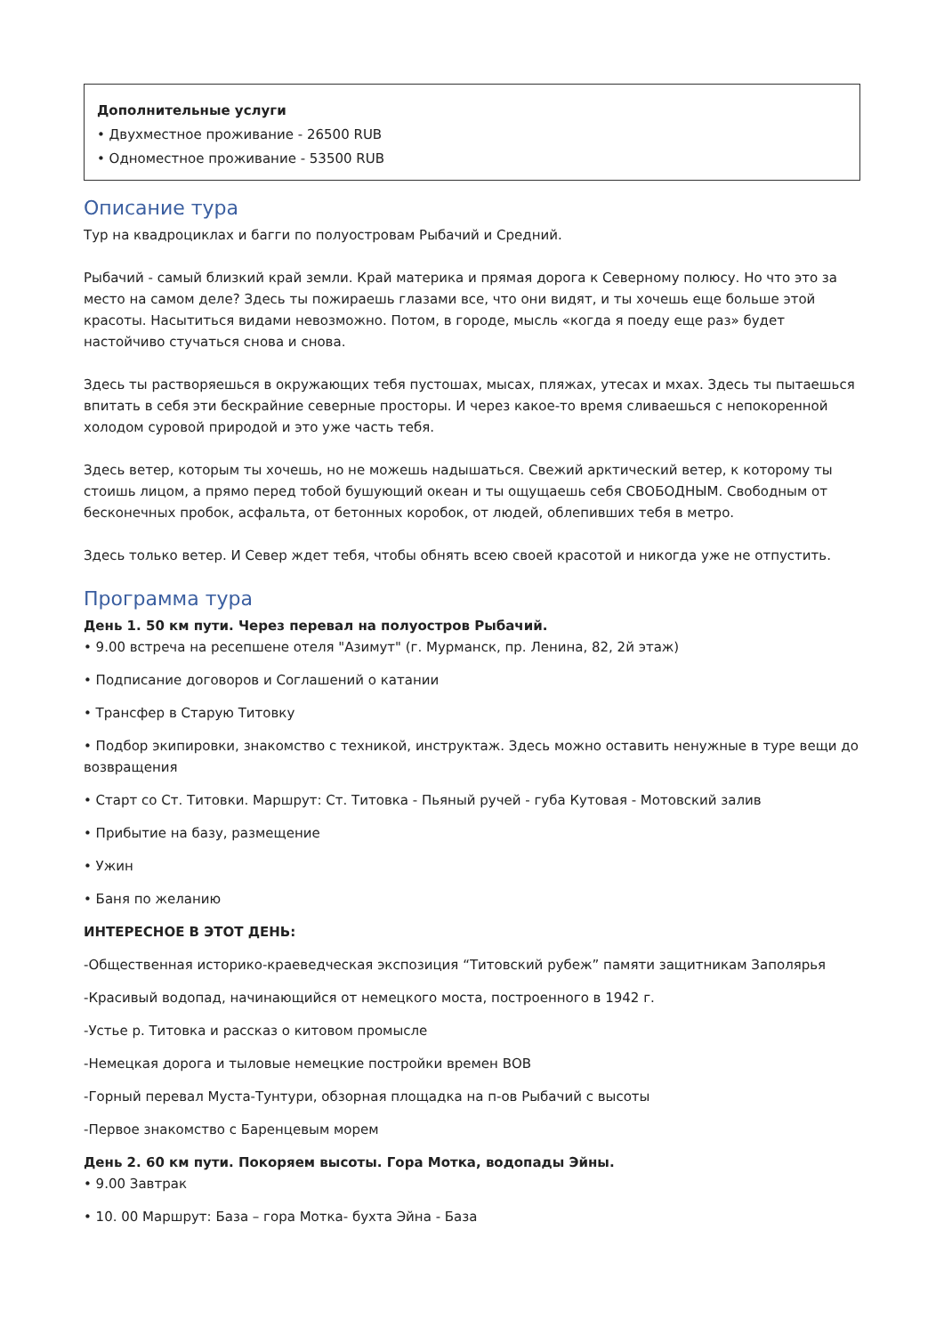Дополнительные услуги
• Двухместное проживание - 26500 RUB
• Одноместное проживание - 53500 RUB
Описание тура
Тур на квадроциклах и багги по полуостровам Рыбачий и Средний.
Рыбачий - самый близкий край земли. Край материка и прямая дорога к Северному полюсу. Но что это за место на самом деле? Здесь ты пожираешь глазами все, что они видят, и ты хочешь еще больше этой красоты. Насытиться видами невозможно. Потом, в городе, мысль «когда я поеду еще раз» будет настойчиво стучаться снова и снова.
Здесь ты растворяешься в окружающих тебя пустошах, мысах, пляжах, утесах и мхах. Здесь ты пытаешься впитать в себя эти бескрайние северные просторы. И через какое-то время сливаешься с непокоренной холодом суровой природой и это уже часть тебя.
Здесь ветер, которым ты хочешь, но не можешь надышаться. Свежий арктический ветер, к которому ты стоишь лицом, а прямо перед тобой бушующий океан и ты ощущаешь себя СВОБОДНЫМ. Свободным от бесконечных пробок, асфальта, от бетонных коробок, от людей, облепивших тебя в метро.
Здесь только ветер. И Север ждет тебя, чтобы обнять всею своей красотой и никогда уже не отпустить.
Программа тура
День 1. 50 км пути. Через перевал на полуостров Рыбачий.
• 9.00 встреча на ресепшене отеля "Азимут" (г. Мурманск, пр. Ленина, 82, 2й этаж)
• Подписание договоров и Соглашений о катании
• Трансфер в Старую Титовку
• Подбор экипировки, знакомство с техникой, инструктаж. Здесь можно оставить ненужные в туре вещи до возвращения
• Старт со Ст. Титовки. Маршрут: Ст. Титовка - Пьяный ручей - губа Кутовая - Мотовский залив
• Прибытие на базу, размещение
• Ужин
• Баня по желанию
ИНТЕРЕСНОЕ В ЭТОТ ДЕНЬ:
-Общественная историко-краеведческая экспозиция “Титовский рубеж” памяти защитникам Заполярья
-Красивый водопад, начинающийся от немецкого моста, построенного в 1942 г.
-Устье р. Титовка и рассказ о китовом промысле
-Немецкая дорога и тыловые немецкие постройки времен ВОВ
-Горный перевал Муста-Тунтури, обзорная площадка на п-ов Рыбачий с высоты
-Первое знакомство с Баренцевым морем
День 2. 60 км пути. Покоряем высоты. Гора Мотка, водопады Эйны.
• 9.00 Завтрак
• 10. 00 Маршрут: База – гора Мотка- бухта Эйна - База